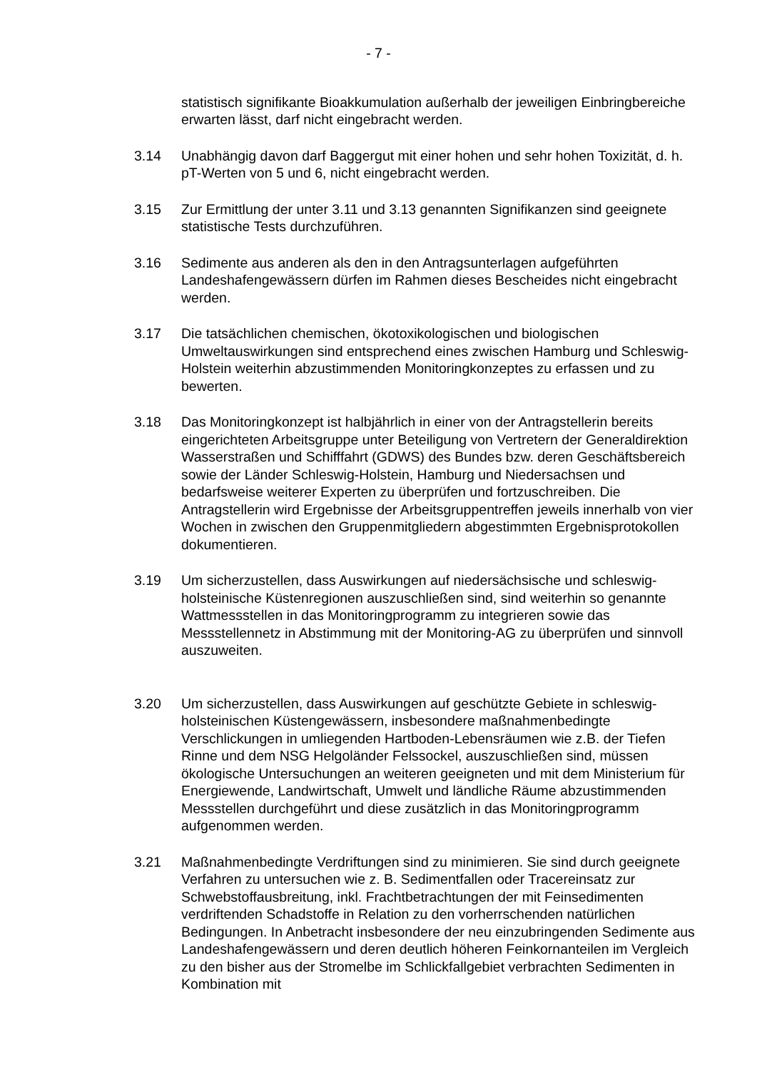- 7 -
statistisch signifikante Bioakkumulation außerhalb der jeweiligen Einbringbereiche erwarten lässt, darf nicht eingebracht werden.
3.14 Unabhängig davon darf Baggergut mit einer hohen und sehr hohen Toxizität, d. h. pT-Werten von 5 und 6, nicht eingebracht werden.
3.15 Zur Ermittlung der unter 3.11 und 3.13 genannten Signifikanzen sind geeignete statistische Tests durchzuführen.
3.16 Sedimente aus anderen als den in den Antragsunterlagen aufgeführten Landeshafengewässern dürfen im Rahmen dieses Bescheides nicht eingebracht werden.
3.17 Die tatsächlichen chemischen, ökotoxikologischen und biologischen Umweltauswirkungen sind entsprechend eines zwischen Hamburg und Schleswig-Holstein weiterhin abzustimmenden Monitoringkonzeptes zu erfassen und zu bewerten.
3.18 Das Monitoringkonzept ist halbjährlich in einer von der Antragstellerin bereits eingerichteten Arbeitsgruppe unter Beteiligung von Vertretern der Generaldirektion Wasserstraßen und Schifffahrt (GDWS) des Bundes bzw. deren Geschäftsbereich sowie der Länder Schleswig-Holstein, Hamburg und Niedersachsen und bedarfsweise weiterer Experten zu überprüfen und fortzuschreiben. Die Antragstellerin wird Ergebnisse der Arbeitsgruppentreffen jeweils innerhalb von vier Wochen in zwischen den Gruppenmitgliedern abgestimmten Ergebnisprotokollen dokumentieren.
3.19 Um sicherzustellen, dass Auswirkungen auf niedersächsische und schleswig-holsteinische Küstenregionen auszuschließen sind, sind weiterhin so genannte Wattmessstellen in das Monitoringprogramm zu integrieren sowie das Messstellennetz in Abstimmung mit der Monitoring-AG zu überprüfen und sinnvoll auszuweiten.
3.20 Um sicherzustellen, dass Auswirkungen auf geschützte Gebiete in schleswig-holsteinischen Küstengewässern, insbesondere maßnahmenbedingte Verschlickungen in umliegenden Hartboden-Lebensräumen wie z.B. der Tiefen Rinne und dem NSG Helgoländer Felssockel, auszuschließen sind, müssen ökologische Untersuchungen an weiteren geeigneten und mit dem Ministerium für Energiewende, Landwirtschaft, Umwelt und ländliche Räume abzustimmenden Messstellen durchgeführt und diese zusätzlich in das Monitoringprogramm aufgenommen werden.
3.21 Maßnahmenbedingte Verdriftungen sind zu minimieren. Sie sind durch geeignete Verfahren zu untersuchen wie z. B. Sedimentfallen oder Tracereinsatz zur Schwebstoffausbreitung, inkl. Frachtbetrachtungen der mit Feinsedimenten verdriftenden Schadstoffe in Relation zu den vorherrschenden natürlichen Bedingungen. In Anbetracht insbesondere der neu einzubringenden Sedimente aus Landeshafengewässern und deren deutlich höheren Feinkornanteilen im Vergleich zu den bisher aus der Stromelbe im Schlickfallgebiet verbrachten Sedimenten in Kombination mit